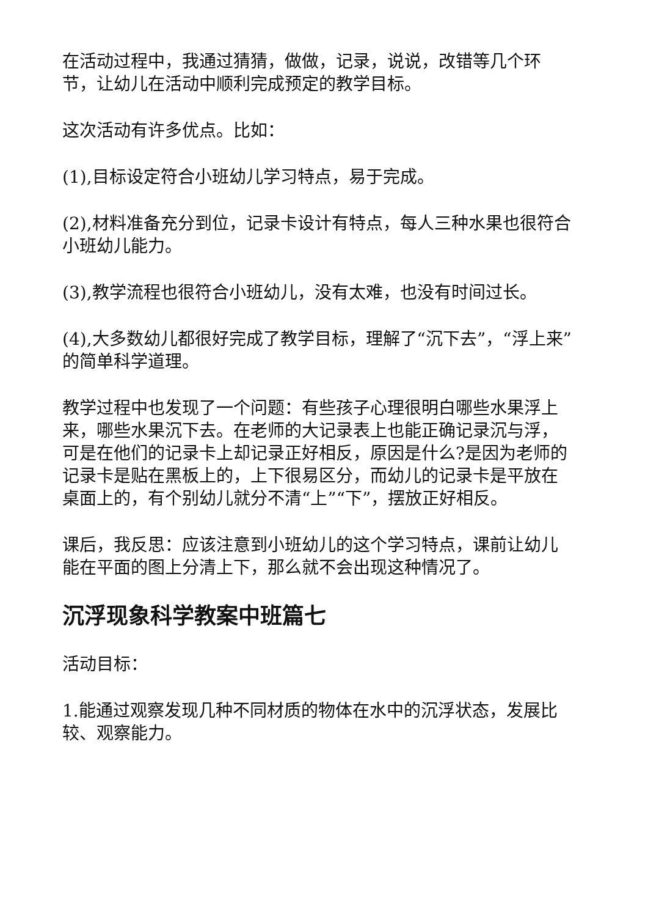在活动过程中，我通过猜猜，做做，记录，说说，改错等几个环节，让幼儿在活动中顺利完成预定的教学目标。
这次活动有许多优点。比如：
(1),目标设定符合小班幼儿学习特点，易于完成。
(2),材料准备充分到位，记录卡设计有特点，每人三种水果也很符合小班幼儿能力。
(3),教学流程也很符合小班幼儿，没有太难，也没有时间过长。
(4),大多数幼儿都很好完成了教学目标，理解了“沉下去”，“浮上来”的简单科学道理。
教学过程中也发现了一个问题：有些孩子心理很明白哪些水果浮上来，哪些水果沉下去。在老师的大记录表上也能正确记录沉与浮，可是在他们的记录卡上却记录正好相反，原因是什么?是因为老师的记录卡是贴在黑板上的，上下很易区分，而幼儿的记录卡是平放在桌面上的，有个别幼儿就分不清“上”“下”，摆放正好相反。
课后，我反思：应该注意到小班幼儿的这个学习特点，课前让幼儿能在平面的图上分清上下，那么就不会出现这种情况了。
沉浮现象科学教案中班篇七
活动目标：
1.能通过观察发现几种不同材质的物体在水中的沉浮状态，发展比较、观察能力。